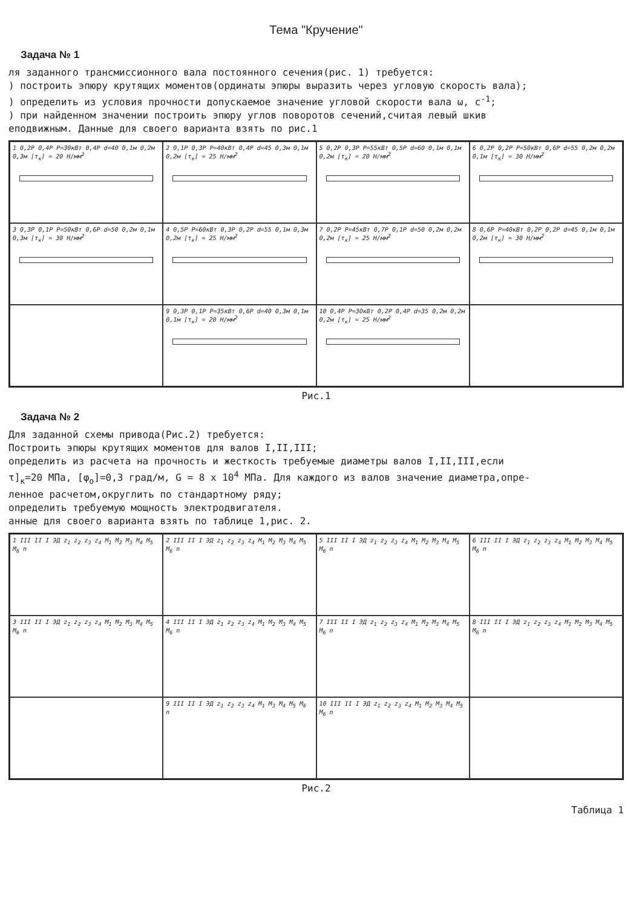Тема "Кручение"
Задача № 1
ля заданного трансмиссионного вала постоянного сечения(рис. 1) требуется:
) построить эпюру крутящих моментов(ординаты эпюры выразить через угловую скорость вала);
) определить из условия прочности допускаемое значение угловой скорости вала ω, с<sup>-1</sup>;
) при найденном значении построить эпюру углов поворотов сечений,считая левый шкив
еподвижным. Данные для своего варианта взять по рис.1
1 0,2P 0,4P P=30кВт 0,4P d=40 0,1м 0,2м 0,3м [τ<sub>к</sub>] = 20 Н/мм<sup>2</sup>
2 0,1P 0,3P P=40кВт 0,4P d=45 0,3м 0,1м 0,2м [τ<sub>к</sub>] = 25 Н/мм<sup>2</sup>
5 0,2P 0,3P P=55кВт 0,5P d=60 0,1м 0,1м 0,2м [τ<sub>к</sub>] = 20 Н/мм<sup>2</sup>
6 0,2P 0,2P P=50кВт 0,6P d=55 0,2м 0,2м 0,1м [τ<sub>к</sub>] = 30 Н/мм<sup>2</sup>
3 0,3P 0,1P P=50кВт 0,6P d=50 0,2м 0,1м 0,3м [τ<sub>к</sub>] = 30 Н/мм<sup>2</sup>
4 0,5P P=60кВт 0,3P 0,2P d=55 0,1м 0,3м 0,2м [τ<sub>к</sub>] = 25 Н/мм<sup>2</sup>
7 0,2P P=45кВт 0,7P 0,1P d=50 0,2м 0,2м 0,2м [τ<sub>к</sub>] = 25 Н/мм<sup>2</sup>
8 0,6P P=40кВт 0,2P 0,2P d=45 0,1м 0,1м 0,2м [τ<sub>к</sub>] = 30 Н/мм<sup>2</sup>
9 0,3P 0,1P P=35кВт 0,6P d=40 0,3м 0,1м 0,1м [τ<sub>к</sub>] = 20 Н/мм<sup>2</sup>
10 0,4P P=30кВт 0,2P 0,4P d=35 0,2м 0,2м 0,2м [τ<sub>к</sub>] = 25 Н/мм<sup>2</sup>
Рис.1
Задача № 2
Для заданной схемы привода(Рис.2) требуется:
Построить эпюры крутящих моментов для валов I,II,III;
определить из расчета на прочность и жесткость требуемые диаметры валов I,II,III,если
τ]<sub>к</sub>=20 МПа, [φ<sub>o</sub>]=0,3 град/м, G = 8 x 10<sup>4</sup> МПа. Для каждого из валов значение диаметра,опре-
ленное расчетом,округлить по стандартному ряду;
определить требуемую мощность электродвигателя.
анные для своего варианта взять по таблице 1,рис. 2.
1 III II I ЭД z<sub>1</sub> z<sub>2</sub> z<sub>3</sub> z<sub>4</sub> M<sub>1</sub> M<sub>2</sub> M<sub>3</sub> M<sub>4</sub> M<sub>5</sub> M<sub>6</sub> n
2 III II I ЭД z<sub>1</sub> z<sub>2</sub> z<sub>3</sub> z<sub>4</sub> M<sub>1</sub> M<sub>2</sub> M<sub>3</sub> M<sub>4</sub> M<sub>5</sub> M<sub>6</sub> n
5 III II I ЭД z<sub>1</sub> z<sub>2</sub> z<sub>3</sub> z<sub>4</sub> M<sub>1</sub> M<sub>2</sub> M<sub>3</sub> M<sub>4</sub> M<sub>5</sub> M<sub>6</sub> n
6 III II I ЭД z<sub>1</sub> z<sub>2</sub> z<sub>3</sub> z<sub>4</sub> M<sub>1</sub> M<sub>2</sub> M<sub>3</sub> M<sub>4</sub> M<sub>5</sub> M<sub>6</sub> n
3 III II I ЭД z<sub>1</sub> z<sub>2</sub> z<sub>3</sub> z<sub>4</sub> M<sub>1</sub> M<sub>2</sub> M<sub>3</sub> M<sub>4</sub> M<sub>5</sub> M<sub>6</sub> n
4 III II I ЭД z<sub>1</sub> z<sub>2</sub> z<sub>3</sub> z<sub>4</sub> M<sub>1</sub> M<sub>2</sub> M<sub>3</sub> M<sub>4</sub> M<sub>5</sub> M<sub>6</sub> n
7 III II I ЭД z<sub>1</sub> z<sub>2</sub> z<sub>3</sub> z<sub>4</sub> M<sub>1</sub> M<sub>2</sub> M<sub>3</sub> M<sub>4</sub> M<sub>5</sub> M<sub>6</sub> n
8 III II I ЭД z<sub>1</sub> z<sub>2</sub> z<sub>3</sub> z<sub>4</sub> M<sub>1</sub> M<sub>2</sub> M<sub>3</sub> M<sub>4</sub> M<sub>5</sub> M<sub>6</sub> n
9 III II I ЭД z<sub>1</sub> z<sub>2</sub> z<sub>3</sub> z<sub>4</sub> M<sub>1</sub> M<sub>3</sub> M<sub>4</sub> M<sub>5</sub> M<sub>6</sub> n
10 III II I ЭД z<sub>1</sub> z<sub>2</sub> z<sub>3</sub> z<sub>4</sub> M<sub>1</sub> M<sub>2</sub> M<sub>3</sub> M<sub>4</sub> M<sub>5</sub> M<sub>6</sub> n
Рис.2
Таблица 1